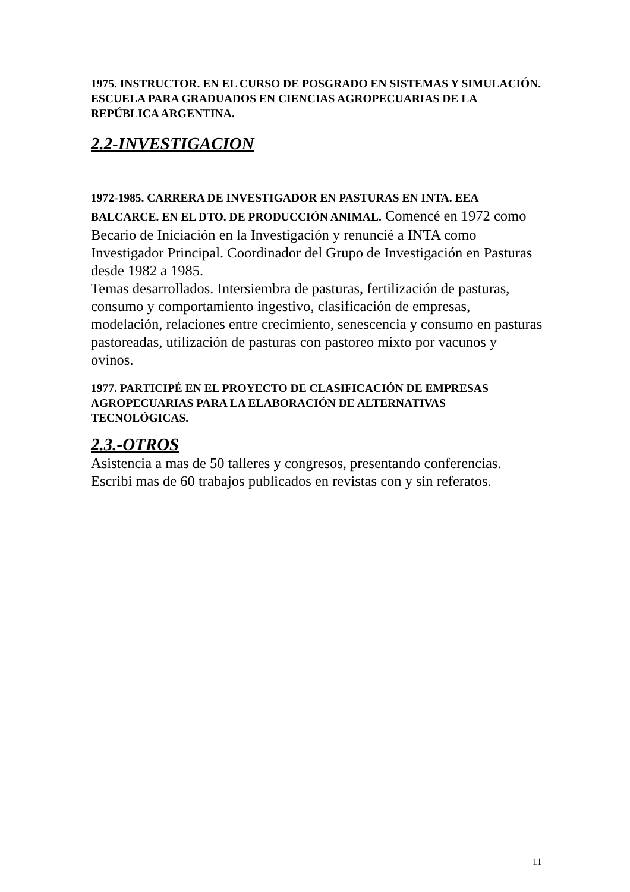1975. INSTRUCTOR. EN EL CURSO DE POSGRADO EN SISTEMAS Y SIMULACIÓN. ESCUELA PARA GRADUADOS EN CIENCIAS AGROPECUARIAS DE LA REPÚBLICA ARGENTINA.
2.2-INVESTIGACION
1972-1985. CARRERA DE INVESTIGADOR EN PASTURAS EN INTA. EEA BALCARCE. EN EL DTO. DE PRODUCCIÓN ANIMAL. Comencé en 1972 como Becario de Iniciación en la Investigación y renuncié a INTA como Investigador Principal. Coordinador del Grupo de Investigación en Pasturas desde 1982 a 1985.
Temas desarrollados. Intersiembra de pasturas, fertilización de pasturas, consumo y comportamiento ingestivo, clasificación de empresas, modelación, relaciones entre crecimiento, senescencia y consumo en pasturas pastoreadas, utilización de pasturas con pastoreo mixto por vacunos y ovinos.
1977. PARTICIPÉ EN EL PROYECTO DE CLASIFICACIÓN DE EMPRESAS AGROPECUARIAS PARA LA ELABORACIÓN DE ALTERNATIVAS TECNOLÓGICAS.
2.3.-OTROS
Asistencia a mas de 50 talleres y congresos, presentando conferencias.
Escribi mas de 60 trabajos publicados en revistas con y sin referatos.
11